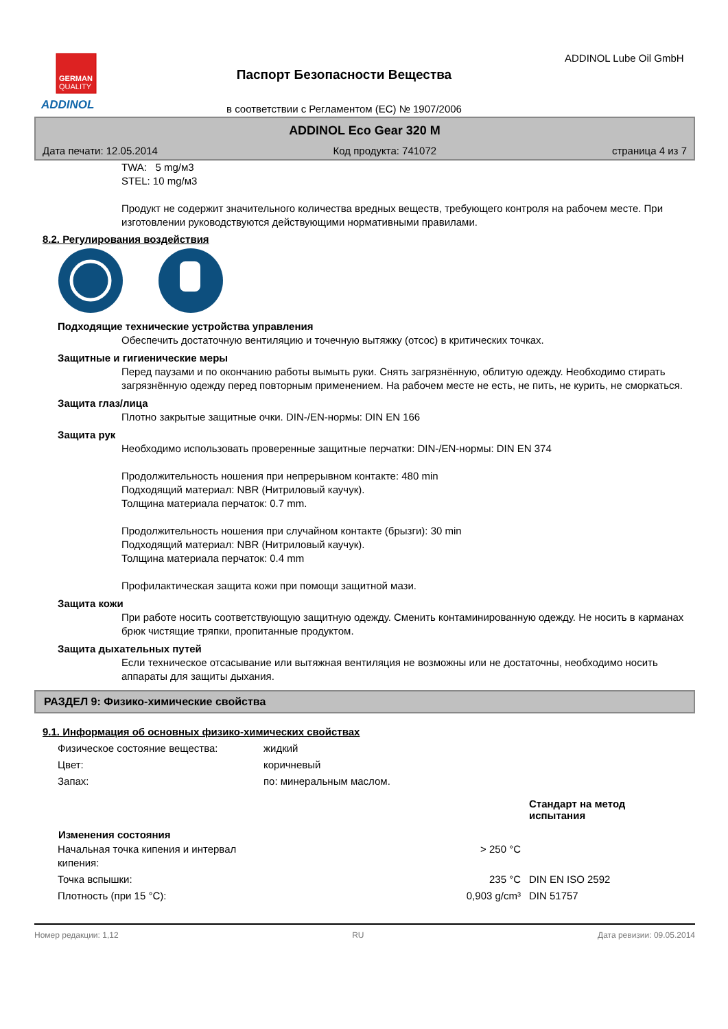GERMAN
QUALITY
ADDINOL
Паспорт Безопасности Вещества
в соответствии с Регламентом (ЕС) № 1907/2006
ADDINOL Lube Oil GmbH
ADDINOL Eco Gear 320 M
Дата печати: 12.05.2014 Код продукта: 741072 страница 4 из 7
TWA: 5 mg/м3
STEL: 10 mg/м3
Продукт не содержит значительного количества вредных веществ, требующего контроля на рабочем месте. При изготовлении руководствуются действующими нормативными правилами.
8.2. Регулирования воздействия
Подходящие технические устройства управления
Обеспечить достаточную вентиляцию и точечную вытяжку (отсос) в критических точках.
Защитные и гигиенические меры
Перед паузами и по окончанию работы вымыть руки. Снять загрязнённую, облитую одежду. Необходимо стирать загрязнённую одежду перед повторным применением. На рабочем месте не есть, не пить, не курить, не сморкаться.
Защита глаз/лица
Плотно закрытые защитные очки. DIN-/EN-нормы: DIN EN 166
Защита рук
Необходимо использовать проверенные защитные перчатки: DIN-/EN-нормы: DIN EN 374
Продолжительность ношения при непрерывном контакте: 480 min
Подходящий материал: NBR (Нитриловый каучук).
Толщина материала перчаток: 0.7 mm.
Продолжительность ношения при случайном контакте (брызги): 30 min
Подходящий материал: NBR (Нитриловый каучук).
Толщина материала перчаток: 0.4 mm
Профилактическая защита кожи при помощи защитной мази.
Защита кожи
При работе носить соответствующую защитную одежду. Сменить контаминированную одежду. Не носить в карманах брюк чистящие тряпки, пропитанные продуктом.
Защита дыхательных путей
Если техническое отсасывание или вытяжная вентиляция не возможны или не достаточны, необходимо носить аппараты для защиты дыхания.
РАЗДЕЛ 9: Физико-химические свойства
9.1. Информация об основных физико-химических свойствах
| Физическое состояние вещества: | жидкий | | |
| Цвет: | коричневый | | |
| Запах: | по: минеральным маслом. | | |
| | | | Стандарт на метод испытания |
| Изменения состояния | | | |
| Начальная точка кипения и интервал кипения: | | > 250 °C | |
| Точка вспышки: | | 235 °C | DIN EN ISO 2592 |
| Плотность (при 15 °C): | | 0,903 g/cm³ | DIN 51757 |
Номер редакции: 1,12 RU Дата ревизии: 09.05.2014